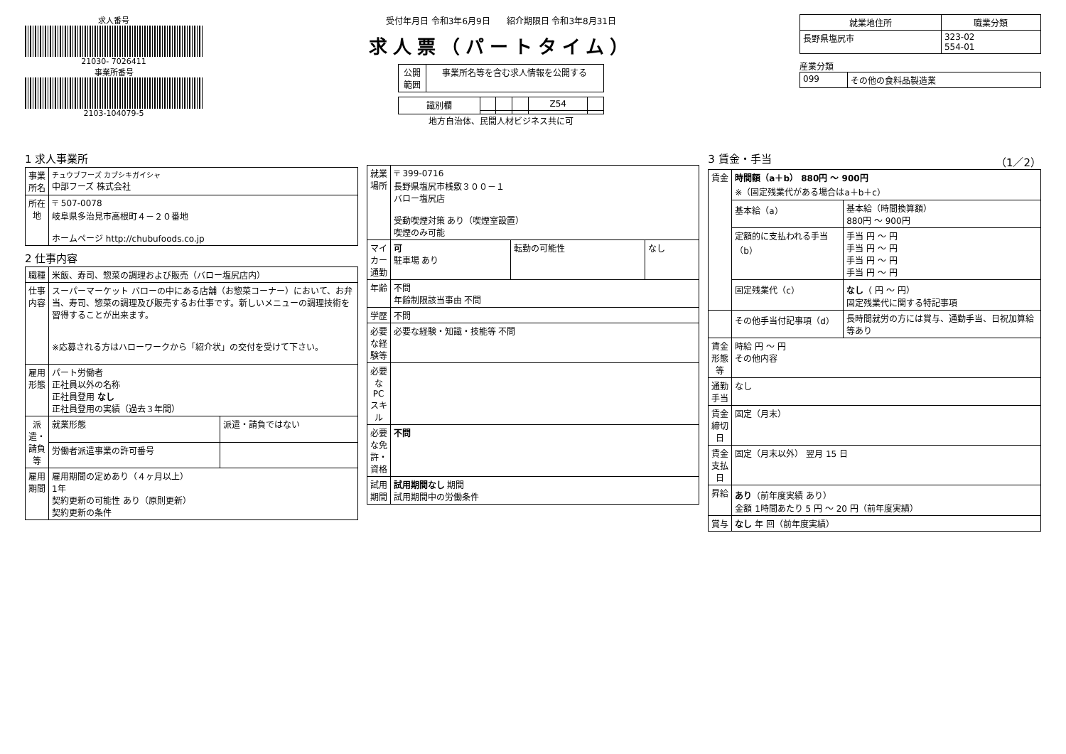求人番号
21030- 7026411
事業所番号
2103-104079-5
受付年月日 令和3年6月9日 紹介期限日 令和3年8月31日
求人票（パートタイム）
| 公開 範囲 | 事業所名等を含む求人情報を公開する |
| 識別欄 | | | | Z54 | |
地方自治体、民間人材ビジネス共に可
| 就業地住所 | 職業分類 |
| --- | --- |
| 長野県塩尻市 | 323-02 554-01 |
産業分類
| 099 | その他の食料品製造業 |
1 求人事業所
| 事業所名 | チュウブフーズ カブシキガイシャ 中部フーズ 株式会社 |
| 所在地 | 〒 507-0078 岐阜県多治見市高根町４－２０番地 ホームページ http://chubufoods.co.jp |
2 仕事内容
| 職種 | 米飯、寿司、惣菜の調理および販売（バロー塩尻店内） | |
| 仕事内容 | スーパーマーケット バローの中にある店舗（お惣菜コーナー）において、お弁当、寿司、惣菜の調理及び販売するお仕事です。新しいメニューの調理技術を習得することが出来ます。 ※応募される方はハローワークから「紹介状」の交付を受けて下さい。 | |
| 雇用形態 | パート労働者 正社員以外の名称 正社員登用 なし 正社員登用の実績（過去３年間） | |
| 派遣・請負等 | 就業形態 | 派遣・請負ではない |
| | 労働者派遣事業の許可番号 | |
| 雇用期間 | 雇用期間の定めあり（４ヶ月以上） 1年 契約更新の可能性 あり（原則更新） 契約更新の条件 | |
| 就業場所 | 〒 399-0716 長野県塩尻市桟敷３００－１ バロー塩尻店 受動喫煙対策 あり（喫煙室設置） 喫煙のみ可能 | | |
| マイカー通勤 | 可 駐車場 あり | 転勤の可能性 | なし |
| 年齢 | 不問 年齢制限該当事由 不問 | | |
| 学歴 | 不問 | | |
| 必要な経験等 | 必要な経験・知識・技能等 不問 | | |
| 必要なPCスキル | | | |
| 必要な免許・資格 | 不問 | | |
| 試用期間 | 試用期間なし 期間 試用期間中の労働条件 | | |
3 賃金・手当 （1／2）
| 賃金 | 時間額（a＋b） 880円 ～ 900円 ※（固定残業代がある場合はa＋b＋c） | |
| | 基本給（a） | 基本給（時間換算額） 880円 ～ 900円 |
| | 定額的に支払われる手当（b） | 手当 円 ～ 円 手当 円 ～ 円 手当 円 ～ 円 手当 円 ～ 円 |
| | 固定残業代（c） | なし （ 円 ～ 円） 固定残業代に関する特記事項 |
| | その他手当付記事項（d） | 長時間就労の方には賞与、通勤手当、日祝加算給等あり |
| 賃金形態等 | 時給 円 ～ 円 その他内容 | |
| 通勤手当 | なし | |
| 賃金締切日 | 固定（月末） | |
| 賃金支払日 | 固定（月末以外） 翌月 15 日 | |
| 昇給 | あり （前年度実績 あり） 金額 1時間あたり 5 円 ～ 20 円（前年度実績） | |
| 賞与 | なし 年 回（前年度実績） | |